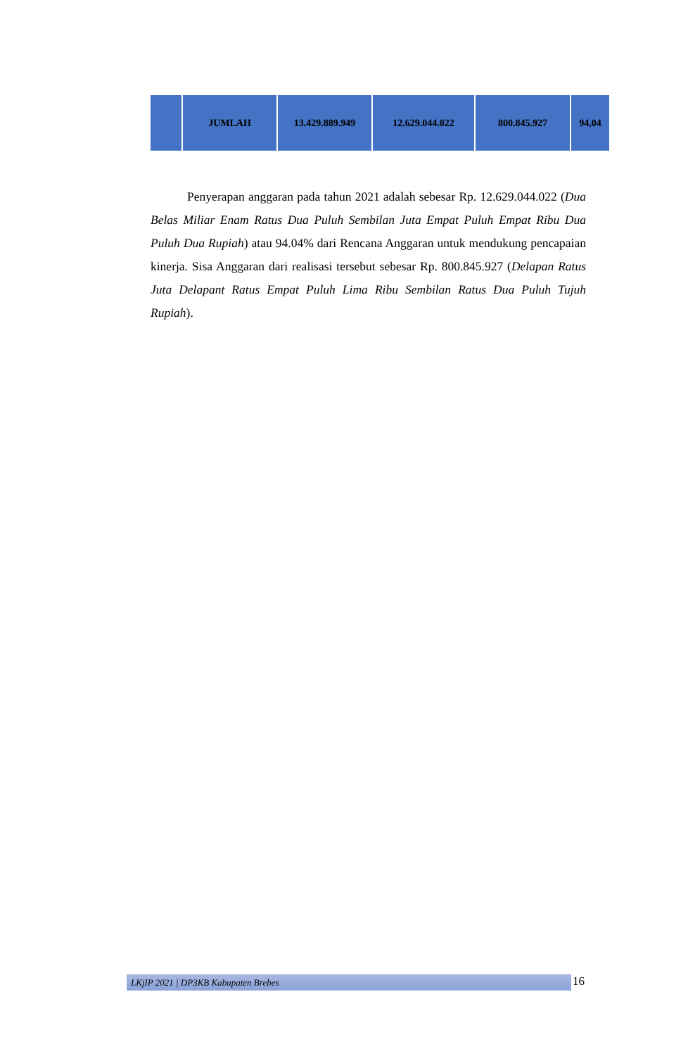| | JUMLAH | 13.429.889.949 | 12.629.044.022 | 800.845.927 | 94,04 |
Penyerapan anggaran pada tahun 2021 adalah sebesar Rp. 12.629.044.022 (Dua Belas Miliar Enam Ratus Dua Puluh Sembilan Juta Empat Puluh Empat Ribu Dua Puluh Dua Rupiah) atau 94.04% dari Rencana Anggaran untuk mendukung pencapaian kinerja. Sisa Anggaran dari realisasi tersebut sebesar Rp. 800.845.927 (Delapan Ratus Juta Delapant Ratus Empat Puluh Lima Ribu Sembilan Ratus Dua Puluh Tujuh Rupiah).
LKjIP 2021 | DP3KB Kabupaten Brebes 16